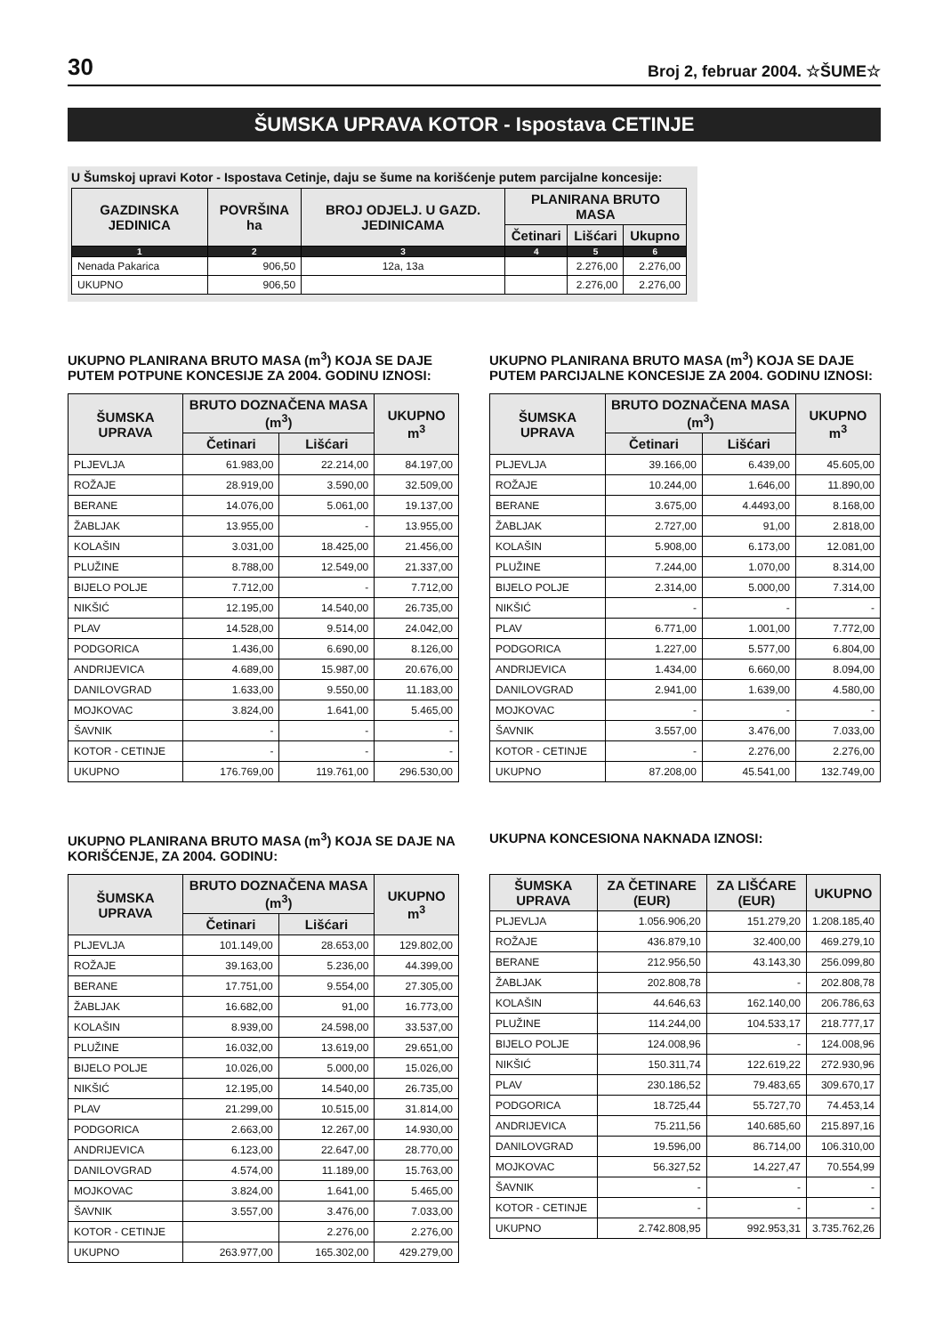30 Broj 2, februar 2004. ☆ŠUME☆
ŠUMSKA UPRAVA KOTOR - Ispostava CETINJE
U Šumskoj upravi Kotor - Ispostava Cetinje, daju se šume na korišćenje putem parcijalne koncesije:
| GAZDINSKA JEDINICA | POVRŠINA ha | BROJ ODJELJ. U GAZD. JEDINICAMA | PLANIRANA BRUTO MASA | | |
| --- | --- | --- | --- | --- | --- |
| | | | Četinari | Lišćari | Ukupno |
| 1 | 2 | 3 | 4 | 5 | 6 |
| Nenada Pakarica | 906,50 | 12a, 13a | | 2.276,00 | 2.276,00 |
| UKUPNO | 906,50 | | | 2.276,00 | 2.276,00 |
UKUPNO PLANIRANA BRUTO MASA (m<sup>3</sup>) KOJA SE DAJE PUTEM POTPUNE KONCESIJE ZA 2004. GODINU IZNOSI:
| ŠUMSKA UPRAVA | BRUTO DOZNAČENA MASA (m<sup>3</sup>) | | UKUPNO m<sup>3</sup> |
| --- | --- | --- | --- |
| | Četinari | Lišćari | |
| PLJEVLJA | 61.983,00 | 22.214,00 | 84.197,00 |
| ROŽAJE | 28.919,00 | 3.590,00 | 32.509,00 |
| BERANE | 14.076,00 | 5.061,00 | 19.137,00 |
| ŽABLJAK | 13.955,00 | - | 13.955,00 |
| KOLAŠIN | 3.031,00 | 18.425,00 | 21.456,00 |
| PLUŽINE | 8.788,00 | 12.549,00 | 21.337,00 |
| BIJELO POLJE | 7.712,00 | - | 7.712,00 |
| NIKŠIĆ | 12.195,00 | 14.540,00 | 26.735,00 |
| PLAV | 14.528,00 | 9.514,00 | 24.042,00 |
| PODGORICA | 1.436,00 | 6.690,00 | 8.126,00 |
| ANDRIJEVICA | 4.689,00 | 15.987,00 | 20.676,00 |
| DANILOVGRAD | 1.633,00 | 9.550,00 | 11.183,00 |
| MOJKOVAC | 3.824,00 | 1.641,00 | 5.465,00 |
| ŠAVNIK | - | - | - |
| KOTOR - CETINJE | - | - | - |
| UKUPNO | 176.769,00 | 119.761,00 | 296.530,00 |
UKUPNO PLANIRANA BRUTO MASA (m<sup>3</sup>) KOJA SE DAJE PUTEM PARCIJALNE KONCESIJE ZA 2004. GODINU IZNOSI:
| ŠUMSKA UPRAVA | BRUTO DOZNAČENA MASA (m<sup>3</sup>) | | UKUPNO m<sup>3</sup> |
| --- | --- | --- | --- |
| | Četinari | Lišćari | |
| PLJEVLJA | 39.166,00 | 6.439,00 | 45.605,00 |
| ROŽAJE | 10.244,00 | 1.646,00 | 11.890,00 |
| BERANE | 3.675,00 | 4.4493,00 | 8.168,00 |
| ŽABLJAK | 2.727,00 | 91,00 | 2.818,00 |
| KOLAŠIN | 5.908,00 | 6.173,00 | 12.081,00 |
| PLUŽINE | 7.244,00 | 1.070,00 | 8.314,00 |
| BIJELO POLJE | 2.314,00 | 5.000,00 | 7.314,00 |
| NIKŠIĆ | - | - | - |
| PLAV | 6.771,00 | 1.001,00 | 7.772,00 |
| PODGORICA | 1.227,00 | 5.577,00 | 6.804,00 |
| ANDRIJEVICA | 1.434,00 | 6.660,00 | 8.094,00 |
| DANILOVGRAD | 2.941,00 | 1.639,00 | 4.580,00 |
| MOJKOVAC | - | - | - |
| ŠAVNIK | 3.557,00 | 3.476,00 | 7.033,00 |
| KOTOR - CETINJE | - | 2.276,00 | 2.276,00 |
| UKUPNO | 87.208,00 | 45.541,00 | 132.749,00 |
UKUPNO PLANIRANA BRUTO MASA (m<sup>3</sup>) KOJA SE DAJE NA KORIŠĆENJE, ZA 2004. GODINU:
| ŠUMSKA UPRAVA | BRUTO DOZNAČENA MASA (m<sup>3</sup>) | | UKUPNO m<sup>3</sup> |
| --- | --- | --- | --- |
| | Četinari | Lišćari | |
| PLJEVLJA | 101.149,00 | 28.653,00 | 129.802,00 |
| ROŽAJE | 39.163,00 | 5.236,00 | 44.399,00 |
| BERANE | 17.751,00 | 9.554,00 | 27.305,00 |
| ŽABLJAK | 16.682,00 | 91,00 | 16.773,00 |
| KOLAŠIN | 8.939,00 | 24.598,00 | 33.537,00 |
| PLUŽINE | 16.032,00 | 13.619,00 | 29.651,00 |
| BIJELO POLJE | 10.026,00 | 5.000,00 | 15.026,00 |
| NIKŠIĆ | 12.195,00 | 14.540,00 | 26.735,00 |
| PLAV | 21.299,00 | 10.515,00 | 31.814,00 |
| PODGORICA | 2.663,00 | 12.267,00 | 14.930,00 |
| ANDRIJEVICA | 6.123,00 | 22.647,00 | 28.770,00 |
| DANILOVGRAD | 4.574,00 | 11.189,00 | 15.763,00 |
| MOJKOVAC | 3.824,00 | 1.641,00 | 5.465,00 |
| ŠAVNIK | 3.557,00 | 3.476,00 | 7.033,00 |
| KOTOR - CETINJE | | 2.276,00 | 2.276,00 |
| UKUPNO | 263.977,00 | 165.302,00 | 429.279,00 |
UKUPNA KONCESIONA NAKNADA IZNOSI:
| ŠUMSKA UPRAVA | ZA ČETINARE (EUR) | ZA LIŠĆARE (EUR) | UKUPNO |
| --- | --- | --- | --- |
| PLJEVLJA | 1.056.906,20 | 151.279,20 | 1.208.185,40 |
| ROŽAJE | 436.879,10 | 32.400,00 | 469.279,10 |
| BERANE | 212.956,50 | 43.143,30 | 256.099,80 |
| ŽABLJAK | 202.808,78 | - | 202.808,78 |
| KOLAŠIN | 44.646,63 | 162.140,00 | 206.786,63 |
| PLUŽINE | 114.244,00 | 104.533,17 | 218.777,17 |
| BIJELO POLJE | 124.008,96 | - | 124.008,96 |
| NIKŠIĆ | 150.311,74 | 122.619,22 | 272.930,96 |
| PLAV | 230.186,52 | 79.483,65 | 309.670,17 |
| PODGORICA | 18.725,44 | 55.727,70 | 74.453,14 |
| ANDRIJEVICA | 75.211,56 | 140.685,60 | 215.897,16 |
| DANILOVGRAD | 19.596,00 | 86.714,00 | 106.310,00 |
| MOJKOVAC | 56.327,52 | 14.227,47 | 70.554,99 |
| ŠAVNIK | - | - | - |
| KOTOR - CETINJE | - | - | - |
| UKUPNO | 2.742.808,95 | 992.953,31 | 3.735.762,26 |